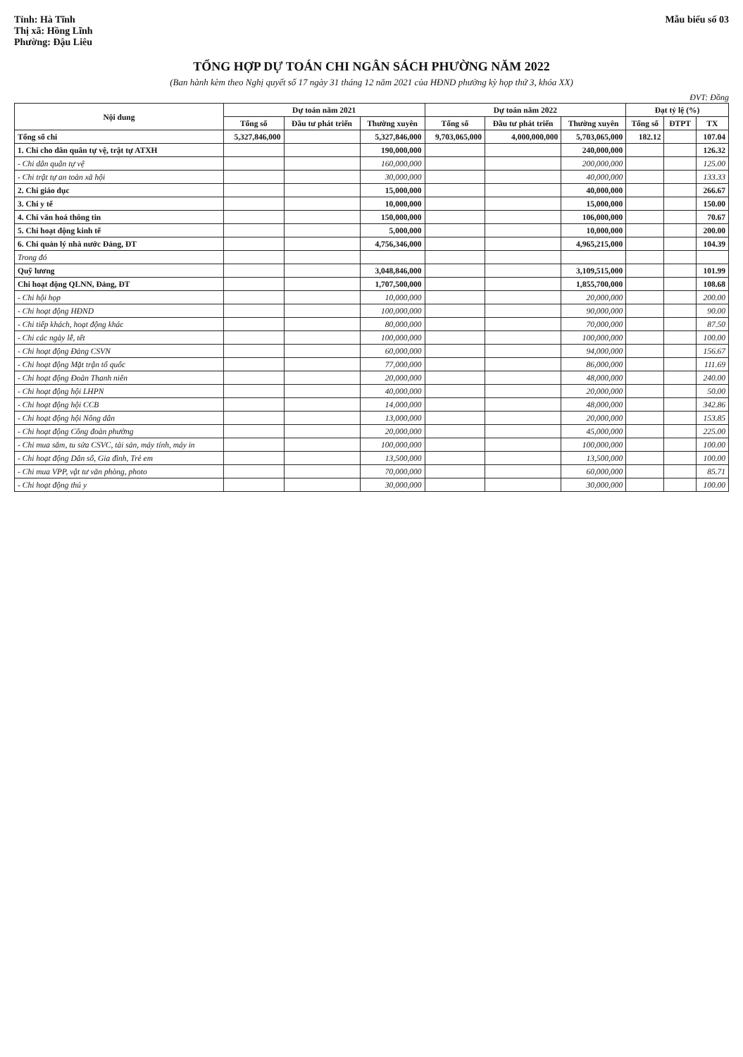Tỉnh: Hà Tĩnh
Thị xã: Hồng Lĩnh
Phường: Đậu Liêu
Mẫu biểu số 03
TỔNG HỢP DỰ TOÁN CHI NGÂN SÁCH PHƯỜNG NĂM 2022
(Ban hành kèm theo Nghị quyết số 17 ngày 31 tháng 12 năm 2021 của HĐND phường kỳ họp thứ 3, khóa XX)
ĐVT: Đồng
| Nội dung | Dự toán năm 2021 | | | Dự toán năm 2022 | | | Đạt tỷ lệ (%) | | |
| --- | --- | --- | --- | --- | --- | --- | --- | --- | --- |
| | Tổng số | Đầu tư phát triển | Thường xuyên | Tổng số | Đầu tư phát triển | Thường xuyên | Tổng số | ĐTPT | TX |
| Tổng số chi | 5,327,846,000 | | 5,327,846,000 | 9,703,065,000 | 4,000,000,000 | 5,703,065,000 | 182.12 | | 107.04 |
| 1. Chi cho dân quân tự vệ, trật tự ATXH | | | 190,000,000 | | | 240,000,000 | | | 126.32 |
| - Chi dân quân tự vệ | | | 160,000,000 | | | 200,000,000 | | | 125.00 |
| - Chi trật tự an toàn xã hội | | | 30,000,000 | | | 40,000,000 | | | 133.33 |
| 2. Chi giáo dục | | | 15,000,000 | | | 40,000,000 | | | 266.67 |
| 3. Chi y tế | | | 10,000,000 | | | 15,000,000 | | | 150.00 |
| 4. Chi văn hoá thông tin | | | 150,000,000 | | | 106,000,000 | | | 70.67 |
| 5. Chi hoạt động kinh tế | | | 5,000,000 | | | 10,000,000 | | | 200.00 |
| 6. Chi quản lý nhà nước Đảng, ĐT | | | 4,756,346,000 | | | 4,965,215,000 | | | 104.39 |
| Trong đó | | | | | | | | | |
| Quỹ lương | | | 3,048,846,000 | | | 3,109,515,000 | | | 101.99 |
| Chi hoạt động QLNN, Đảng, ĐT | | | 1,707,500,000 | | | 1,855,700,000 | | | 108.68 |
| - Chi hội họp | | | 10,000,000 | | | 20,000,000 | | | 200.00 |
| - Chi hoạt động HĐND | | | 100,000,000 | | | 90,000,000 | | | 90.00 |
| - Chi tiếp khách, hoạt động khác | | | 80,000,000 | | | 70,000,000 | | | 87.50 |
| - Chi các ngày lễ, tết | | | 100,000,000 | | | 100,000,000 | | | 100.00 |
| - Chi hoạt động Đảng CSVN | | | 60,000,000 | | | 94,000,000 | | | 156.67 |
| - Chi hoạt động Mặt trận tổ quốc | | | 77,000,000 | | | 86,000,000 | | | 111.69 |
| - Chi hoạt động Đoàn Thanh niên | | | 20,000,000 | | | 48,000,000 | | | 240.00 |
| - Chi hoạt động hội LHPN | | | 40,000,000 | | | 20,000,000 | | | 50.00 |
| - Chi hoạt động hội CCB | | | 14,000,000 | | | 48,000,000 | | | 342.86 |
| - Chi hoạt động hội Nông dân | | | 13,000,000 | | | 20,000,000 | | | 153.85 |
| - Chi hoạt động Công đoàn phường | | | 20,000,000 | | | 45,000,000 | | | 225.00 |
| - Chi mua sắm, tu sửa CSVC, tài sản, máy tính, máy in | | | 100,000,000 | | | 100,000,000 | | | 100.00 |
| - Chi hoạt động Dân số, Gia đình, Trẻ em | | | 13,500,000 | | | 13,500,000 | | | 100.00 |
| - Chi mua VPP, vật tư văn phòng, photo | | | 70,000,000 | | | 60,000,000 | | | 85.71 |
| - Chi hoạt động thú y | | | 30,000,000 | | | 30,000,000 | | | 100.00 |